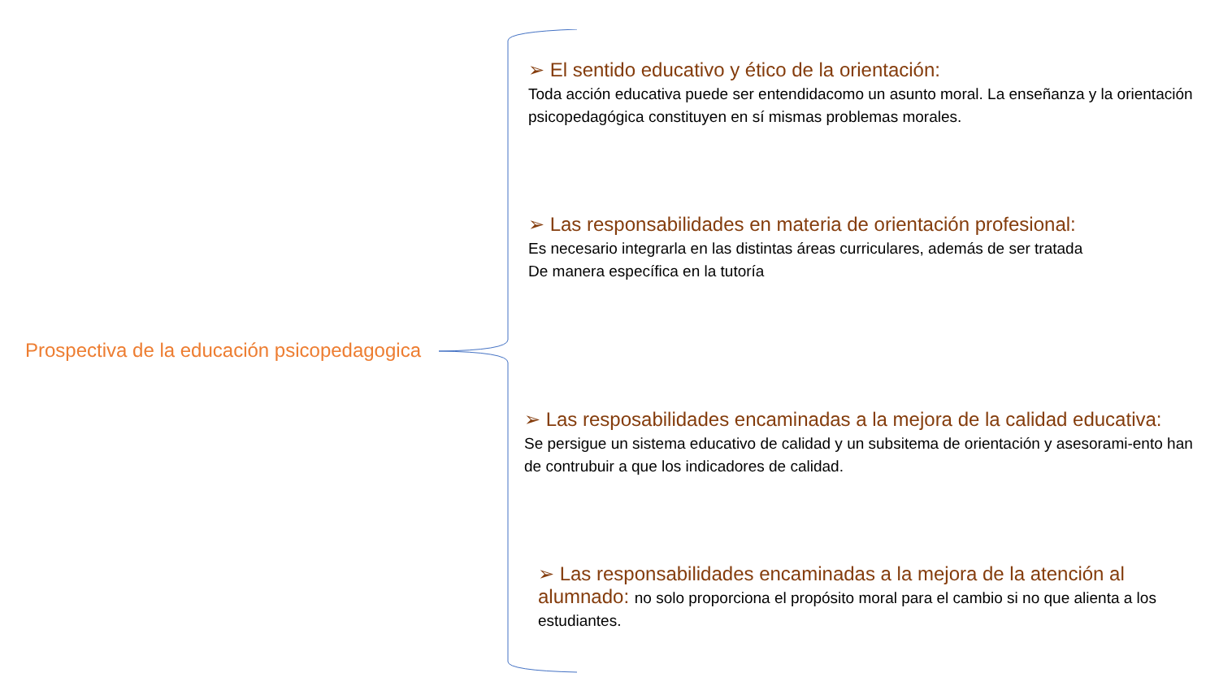Prospectiva de la educación psicopedagogica
➢ El sentido educativo y ético de la orientación:
Toda acción educativa puede ser entendidacomo un asunto moral. La enseñanza y la orientación psicopedagógica constituyen en sí mismas problemas morales.
➢ Las responsabilidades en materia de orientación profesional:
Es necesario integrarla en las distintas áreas curriculares, además de ser tratada
De manera específica en la tutoría
➢ Las resposabilidades encaminadas a la mejora de la calidad educativa:
Se persigue un sistema educativo de calidad y un subsitema de orientación y asesorami-ento han de contrubuir a que los indicadores de calidad.
➢ Las responsabilidades encaminadas a la mejora de la atención al alumnado: no solo proporciona el propósito moral para el cambio si no que alienta a los estudiantes.